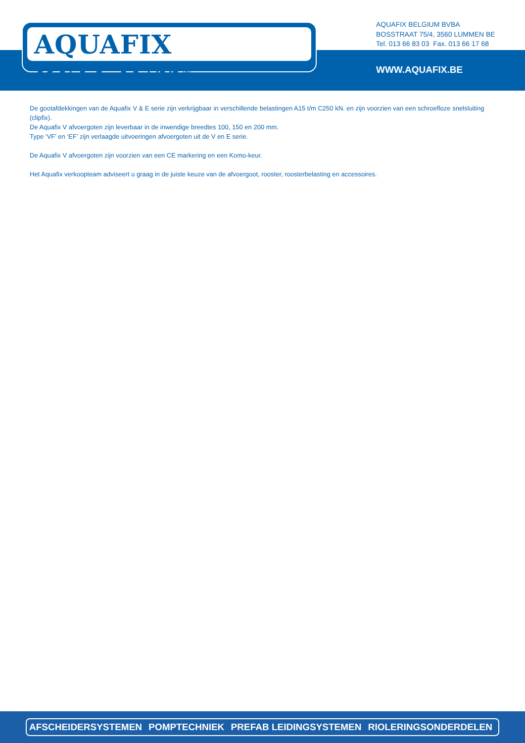AQUAFIX BELGIUM<sup>®</sup>
AQUAFIX BELGIUM BVBA
BOSSTRAAT 75/4, 3560 LUMMEN BE
Tel. 013 66 83 03 Fax. 013 66 17 68
WWW.AQUAFIX.BE
De gootafdekkingen van de Aquafix V & E serie zijn verkrijgbaar in verschillende belastingen A15 t/m C250 kN. en zijn voorzien van een schroefloze snelsluiting (clipfix).
De Aquafix V afvoergoten zijn leverbaar in de inwendige breedtes 100, 150 en 200 mm.
Type ‘VF’ en ‘EF’ zijn verlaagde uitvoeringen afvoergoten uit de V en E serie.
De Aquafix V afvoergoten zijn voorzien van een CE markering en een Komo-keur.
Het Aquafix verkoopteam adviseert u graag in de juiste keuze van de afvoergoot, rooster, roosterbelasting en accessoires.
AFSCHEIDERSYSTEMEN POMPTECHNIEK PREFAB LEIDINGSYSTEMEN RIOLERINGSONDERDELEN